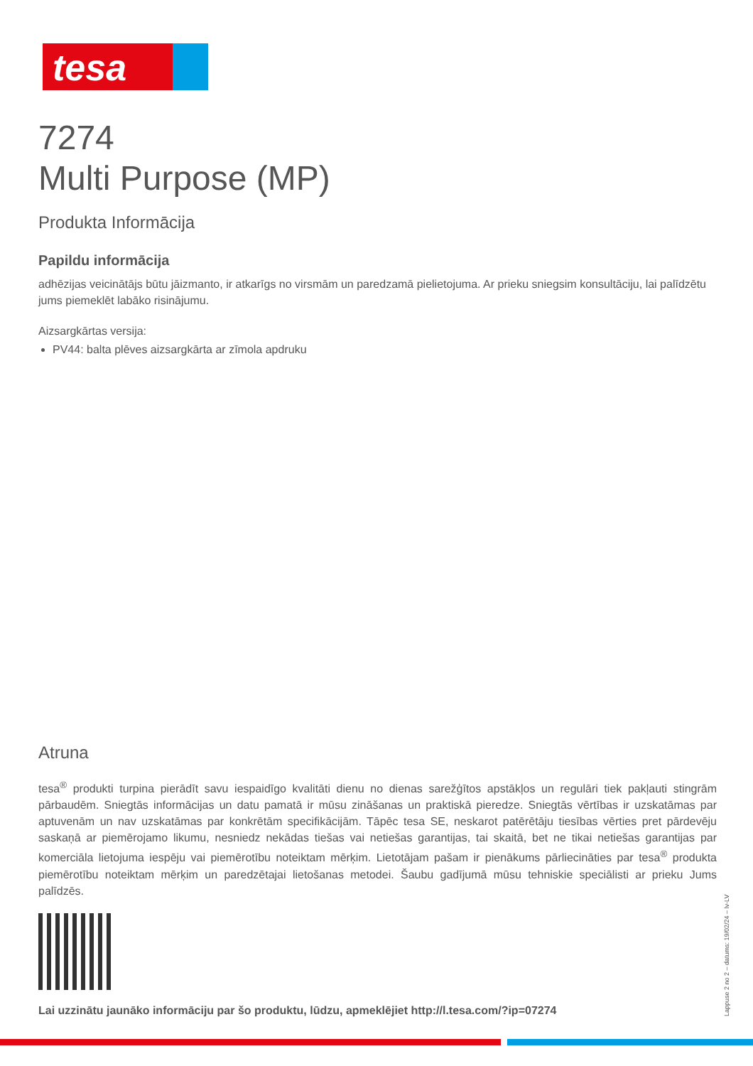tesa
7274
Multi Purpose (MP)
Produkta Informācija
Papildu informācija
adhēzijas veicinātājs būtu jāizmanto, ir atkarīgs no virsmām un paredzamā pielietojuma. Ar prieku sniegsim konsultāciju, lai palīdzētu jums piemeklēt labāko risinājumu.
Aizsargkārtas versija:
PV44: balta plēves aizsargkārta ar zīmola apdruku
Atruna
tesa<sup>®</sup> produkti turpina pierādīt savu iespaidīgo kvalitāti dienu no dienas sarežģītos apstākļos un regulāri tiek pakļauti stingrām pārbaudēm. Sniegtās informācijas un datu pamatā ir mūsu zināšanas un praktiskā pieredze. Sniegtās vērtības ir uzskatāmas par aptuvenām un nav uzskatāmas par konkrētām specifikācijām. Tāpēc tesa SE, neskarot patērētāju tiesības vērties pret pārdevēju saskaņā ar piemērojamo likumu, nesniedz nekādas tiešas vai netiešas garantijas, tai skaitā, bet ne tikai netiešas garantijas par komerciāla lietojuma iespēju vai piemērotību noteiktam mērķim. Lietotājam pašam ir pienākums pārliecināties par tesa<sup>®</sup> produkta piemērotību noteiktam mērķim un paredzētajai lietošanas metodei. Šaubu gadījumā mūsu tehniskie speciālisti ar prieku Jums palīdzēs.
Lai uzzinātu jaunāko informāciju par šo produktu, lūdzu, apmeklējiet http://l.tesa.com/?ip=07274
Lappuse 2 no 2 – datums: 19/02/24 – lv-LV